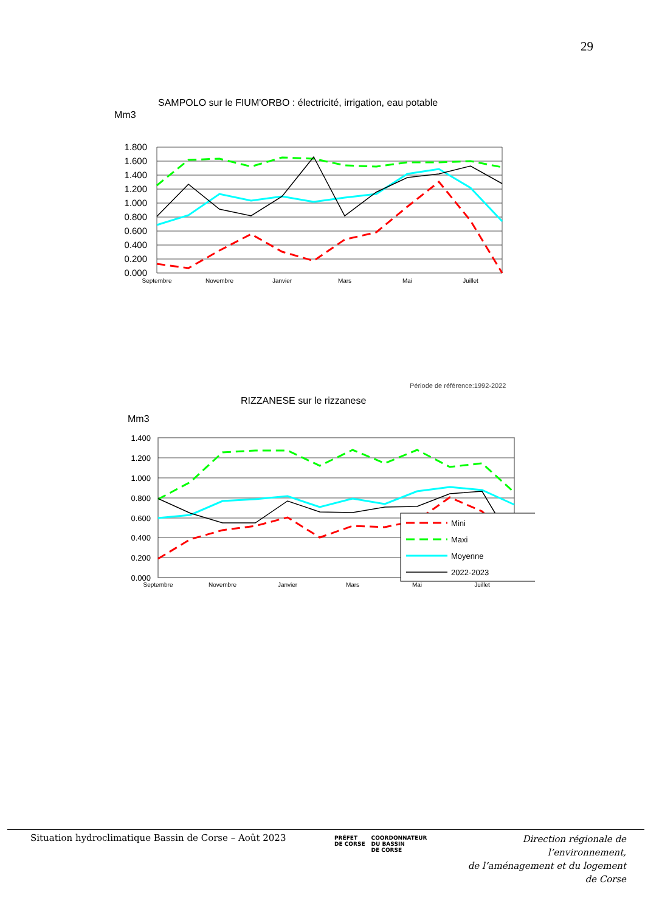29
SAMPOLO sur le FIUM'ORBO : électricité, irrigation, eau potable
Mm3
1.800
1.600
1.400
1.200
1.000
0.800
0.600
0.400
0.200
0.000
Septembre
Novembre
Janvier
Mars
Mai
Juillet
Période de référence:1992-2022
RIZZANESE sur le rizzanese
Mm3
1.400
1.200
1.000
0.800
0.600
0.400
0.200
0.000
Septembre
Novembre
Janvier
Mars
Mai
Juillet
Mini
Maxi
Moyenne
2022-2023
Situation hydroclimatique Bassin de Corse – Août 2023
PRÉFET
DE CORSE
COORDONNATEUR
DU BASSIN
DE CORSE
Direction régionale de l’environnement,
de l’aménagement et du logement
de Corse